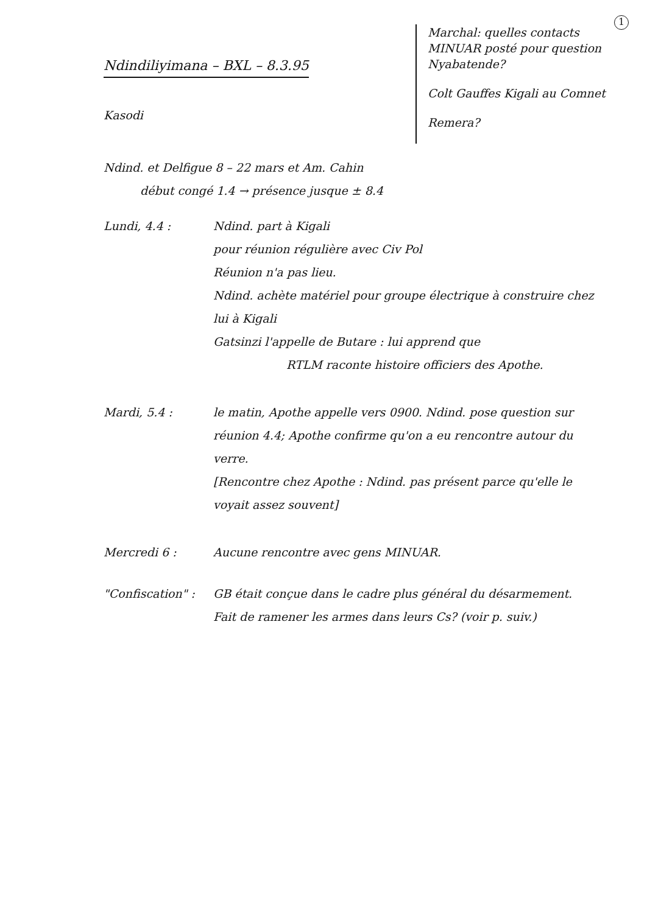1
Ndindiliyimana – BXL – 8.3.95
Kasodi
Marchal: quelles contacts MINUAR posté pour question Nyabatende?
Colt Gauffes Kigali au Comnet
Remera?
Ndind. et Delfigue 8 – 22 mars et Am. Cahin
début congé 1.4 → présence jusque ± 8.4
Lundi, 4.4 : Ndind. part à Kigali
pour réunion régulière avec Civ Pol
Réunion n'a pas lieu.
Ndind. achète matériel pour groupe électrique à construire chez lui à Kigali
Gatsinzi l'appelle de Butare : lui apprend que
RTLM raconte histoire officiers des Apothe.
Mardi, 5.4 : le matin, Apothe appelle vers 0900. Ndind. pose question sur réunion 4.4; Apothe confirme qu'on a eu rencontre autour du verre.
[Rencontre chez Apothe : Ndind. pas présent parce qu'elle le voyait assez souvent]
Mercredi 6 : Aucune rencontre avec gens MINUAR.
"Confiscation" :
GB était conçue dans le cadre plus général du désarmement.
Fait de ramener les armes dans leurs Cs? (voir p. suiv.)